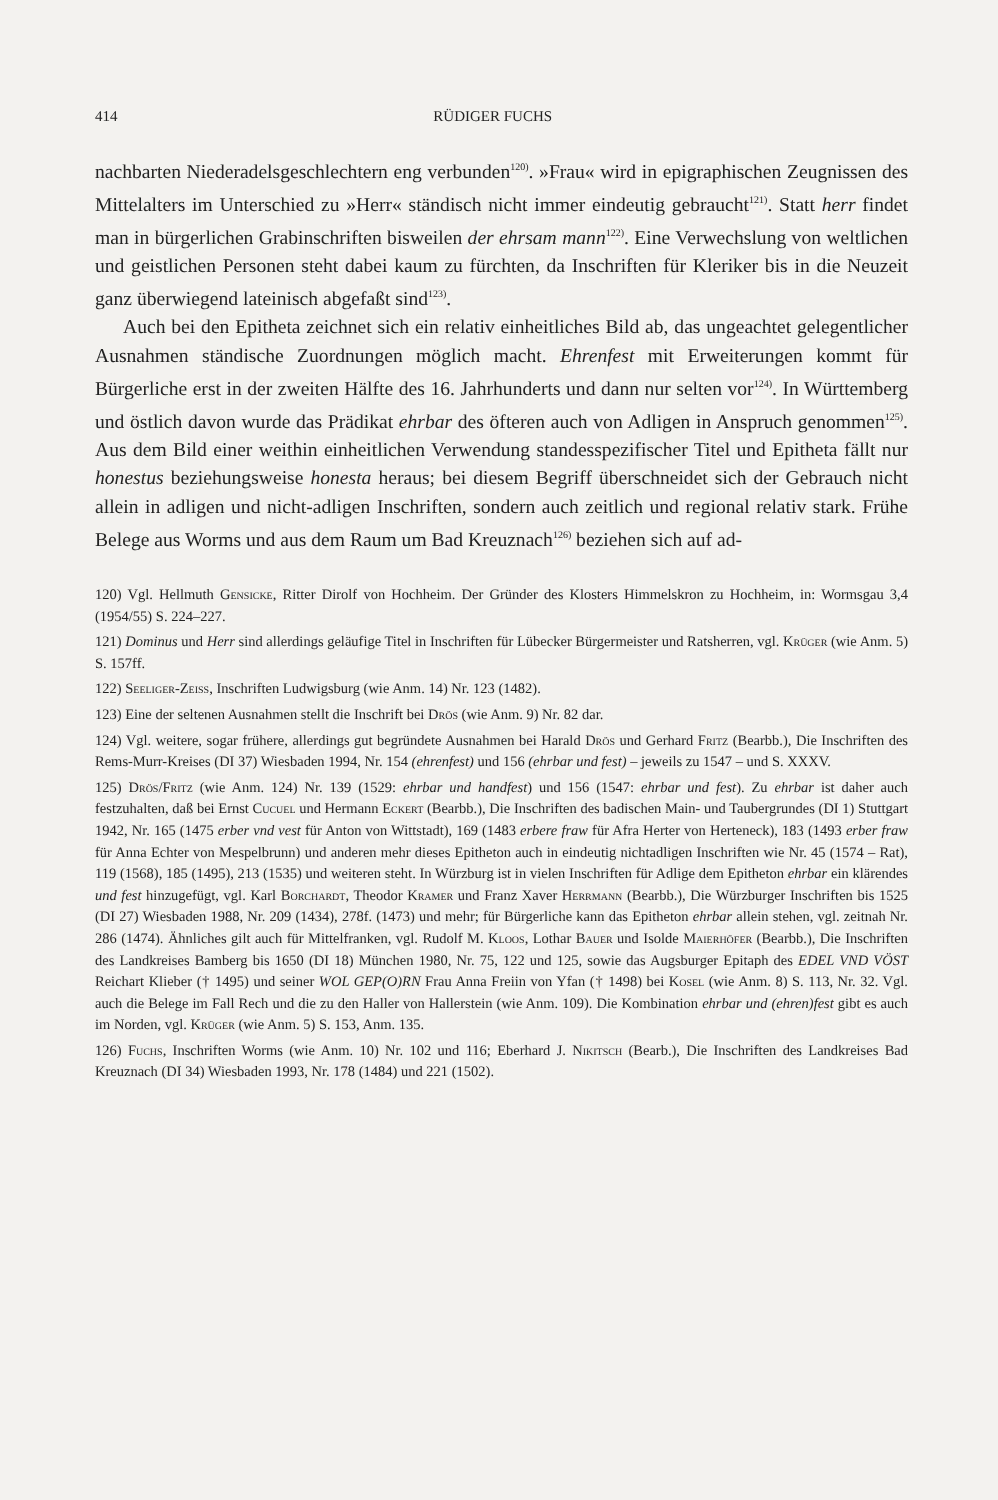414 RÜDIGER FUCHS
nachbarten Niederadelsgeschlechtern eng verbunden<sup>120)</sup>. »Frau« wird in epigraphischen Zeugnissen des Mittelalters im Unterschied zu »Herr« ständisch nicht immer eindeutig gebraucht<sup>121)</sup>. Statt herr findet man in bürgerlichen Grabinschriften bisweilen der ehrsam mann<sup>122)</sup>. Eine Verwechslung von weltlichen und geistlichen Personen steht dabei kaum zu fürchten, da Inschriften für Kleriker bis in die Neuzeit ganz überwiegend lateinisch abgefaßt sind<sup>123)</sup>.
Auch bei den Epitheta zeichnet sich ein relativ einheitliches Bild ab, das ungeachtet gelegentlicher Ausnahmen ständische Zuordnungen möglich macht. Ehrenfest mit Erweiterungen kommt für Bürgerliche erst in der zweiten Hälfte des 16. Jahrhunderts und dann nur selten vor<sup>124)</sup>. In Württemberg und östlich davon wurde das Prädikat ehrbar des öfteren auch von Adligen in Anspruch genommen<sup>125)</sup>. Aus dem Bild einer weithin einheitlichen Verwendung standesspezifischer Titel und Epitheta fällt nur honestus beziehungsweise honesta heraus; bei diesem Begriff überschneidet sich der Gebrauch nicht allein in adligen und nicht-adligen Inschriften, sondern auch zeitlich und regional relativ stark. Frühe Belege aus Worms und aus dem Raum um Bad Kreuznach<sup>126)</sup> beziehen sich auf ad-
120) Vgl. Hellmuth Gensicke, Ritter Dirolf von Hochheim. Der Gründer des Klosters Himmelskron zu Hochheim, in: Wormsgau 3,4 (1954/55) S. 224–227.
121) Dominus und Herr sind allerdings geläufige Titel in Inschriften für Lübecker Bürgermeister und Ratsherren, vgl. Krüger (wie Anm. 5) S. 157ff.
122) Seeliger-Zeiss, Inschriften Ludwigsburg (wie Anm. 14) Nr. 123 (1482).
123) Eine der seltenen Ausnahmen stellt die Inschrift bei Drös (wie Anm. 9) Nr. 82 dar.
124) Vgl. weitere, sogar frühere, allerdings gut begründete Ausnahmen bei Harald Drös und Gerhard Fritz (Bearbb.), Die Inschriften des Rems-Murr-Kreises (DI 37) Wiesbaden 1994, Nr. 154 (ehrenfest) und 156 (ehrbar und fest) – jeweils zu 1547 – und S. XXXV.
125) Drös/Fritz (wie Anm. 124) Nr. 139 (1529: ehrbar und handfest) und 156 (1547: ehrbar und fest). Zu ehrbar ist daher auch festzuhalten, daß bei Ernst Cucuel und Hermann Eckert (Bearbb.), Die Inschriften des badischen Main- und Taubergrundes (DI 1) Stuttgart 1942, Nr. 165 (1475 erber vnd vest für Anton von Wittstadt), 169 (1483 erbere fraw für Afra Herter von Herteneck), 183 (1493 erber fraw für Anna Echter von Mespelbrunn) und anderen mehr dieses Epitheton auch in eindeutig nichtadligen Inschriften wie Nr. 45 (1574 – Rat), 119 (1568), 185 (1495), 213 (1535) und weiteren steht. In Würzburg ist in vielen Inschriften für Adlige dem Epitheton ehrbar ein klärendes und fest hinzugefügt, vgl. Karl Borchardt, Theodor Kramer und Franz Xaver Herrmann (Bearbb.), Die Würzburger Inschriften bis 1525 (DI 27) Wiesbaden 1988, Nr. 209 (1434), 278f. (1473) und mehr; für Bürgerliche kann das Epitheton ehrbar allein stehen, vgl. zeitnah Nr. 286 (1474). Ähnliches gilt auch für Mittelfranken, vgl. Rudolf M. Kloos, Lothar Bauer und Isolde Maierhöfer (Bearbb.), Die Inschriften des Landkreises Bamberg bis 1650 (DI 18) München 1980, Nr. 75, 122 und 125, sowie das Augsburger Epitaph des EDEL VND VÖST Reichart Klieber († 1495) und seiner WOL GEP(O)RN Frau Anna Freiin von Yfan († 1498) bei Kosel (wie Anm. 8) S. 113, Nr. 32. Vgl. auch die Belege im Fall Rech und die zu den Haller von Hallerstein (wie Anm. 109). Die Kombination ehrbar und (ehren)fest gibt es auch im Norden, vgl. Krüger (wie Anm. 5) S. 153, Anm. 135.
126) Fuchs, Inschriften Worms (wie Anm. 10) Nr. 102 und 116; Eberhard J. Nikitsch (Bearb.), Die Inschriften des Landkreises Bad Kreuznach (DI 34) Wiesbaden 1993, Nr. 178 (1484) und 221 (1502).